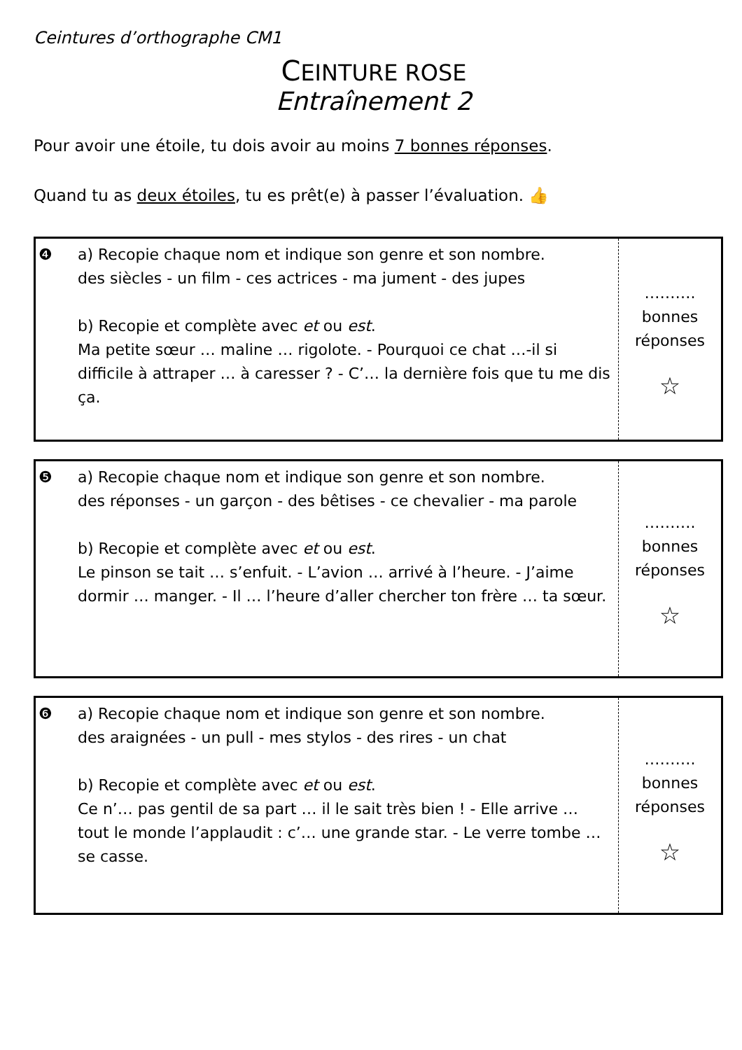Ceintures d’orthographe CM1
CEINTURE ROSE
Entraînement 2
Pour avoir une étoile, tu dois avoir au moins 7 bonnes réponses.
Quand tu as deux étoiles, tu es prêt(e) à passer l’évaluation. 👍
| ❹ | a) Recopie chaque nom et indique son genre et son nombre. des siècles - un film - ces actrices - ma jument - des jupes b) Recopie et complète avec et ou est . Ma petite sœur … maline … rigolote. - Pourquoi ce chat …-il si difficile à attraper … à caresser ? - C’… la dernière fois que tu me dis ça. | ………. bonnes réponses ☆ |
| ❺ | a) Recopie chaque nom et indique son genre et son nombre. des réponses - un garçon - des bêtises - ce chevalier - ma parole b) Recopie et complète avec et ou est . Le pinson se tait … s’enfuit. - L’avion … arrivé à l’heure. - J’aime dormir … manger. - Il … l’heure d’aller chercher ton frère … ta sœur. | ………. bonnes réponses ☆ |
| ❻ | a) Recopie chaque nom et indique son genre et son nombre. des araignées - un pull - mes stylos - des rires - un chat b) Recopie et complète avec et ou est . Ce n’… pas gentil de sa part … il le sait très bien ! - Elle arrive … tout le monde l’applaudit : c’… une grande star. - Le verre tombe … se casse. | ………. bonnes réponses ☆ |